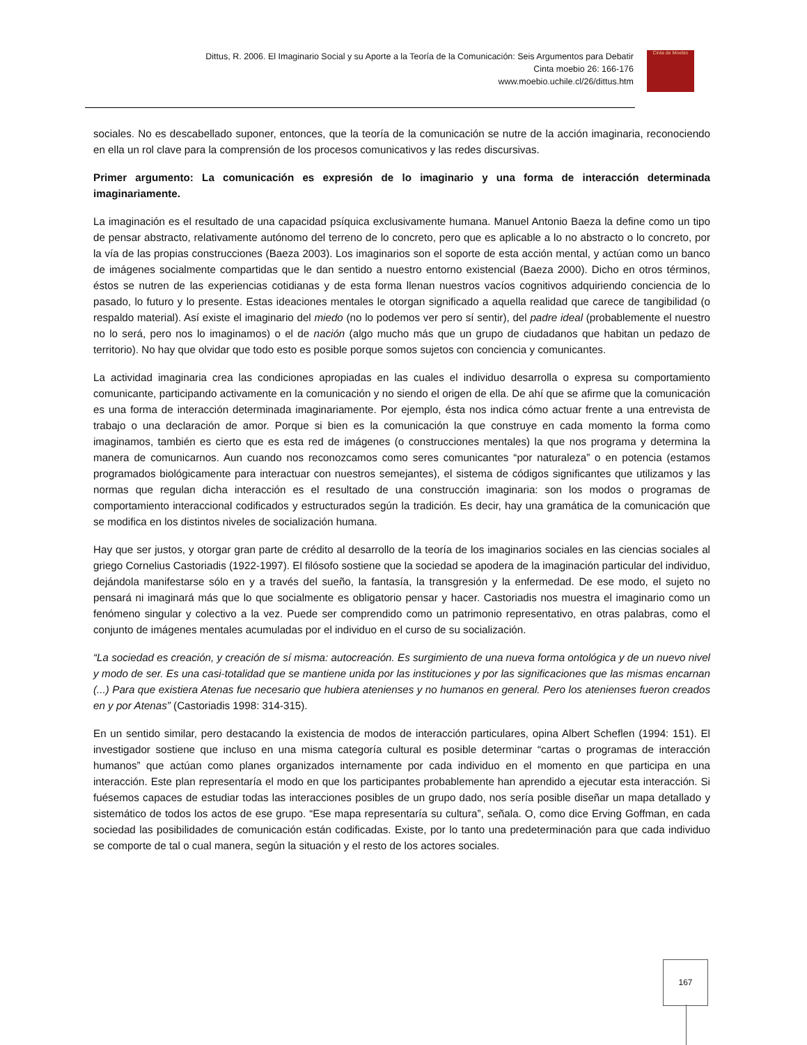Dittus, R. 2006. El Imaginario Social y su Aporte a la Teoría de la Comunicación: Seis Argumentos para Debatir
Cinta moebio 26: 166-176
www.moebio.uchile.cl/26/dittus.htm
Cinta de Moebio
sociales. No es descabellado suponer, entonces, que la teoría de la comunicación se nutre de la acción imaginaria, reconociendo en ella un rol clave para la comprensión de los procesos comunicativos y las redes discursivas.
Primer argumento: La comunicación es expresión de lo imaginario y una forma de interacción determinada imaginariamente.
La imaginación es el resultado de una capacidad psíquica exclusivamente humana. Manuel Antonio Baeza la define como un tipo de pensar abstracto, relativamente autónomo del terreno de lo concreto, pero que es aplicable a lo no abstracto o lo concreto, por la vía de las propias construcciones (Baeza 2003). Los imaginarios son el soporte de esta acción mental, y actúan como un banco de imágenes socialmente compartidas que le dan sentido a nuestro entorno existencial (Baeza 2000). Dicho en otros términos, éstos se nutren de las experiencias cotidianas y de esta forma llenan nuestros vacíos cognitivos adquiriendo conciencia de lo pasado, lo futuro y lo presente. Estas ideaciones mentales le otorgan significado a aquella realidad que carece de tangibilidad (o respaldo material). Así existe el imaginario del miedo (no lo podemos ver pero sí sentir), del padre ideal (probablemente el nuestro no lo será, pero nos lo imaginamos) o el de nación (algo mucho más que un grupo de ciudadanos que habitan un pedazo de territorio). No hay que olvidar que todo esto es posible porque somos sujetos con conciencia y comunicantes.
La actividad imaginaria crea las condiciones apropiadas en las cuales el individuo desarrolla o expresa su comportamiento comunicante, participando activamente en la comunicación y no siendo el origen de ella. De ahí que se afirme que la comunicación es una forma de interacción determinada imaginariamente. Por ejemplo, ésta nos indica cómo actuar frente a una entrevista de trabajo o una declaración de amor. Porque si bien es la comunicación la que construye en cada momento la forma como imaginamos, también es cierto que es esta red de imágenes (o construcciones mentales) la que nos programa y determina la manera de comunicarnos. Aun cuando nos reconozcamos como seres comunicantes “por naturaleza” o en potencia (estamos programados biológicamente para interactuar con nuestros semejantes), el sistema de códigos significantes que utilizamos y las normas que regulan dicha interacción es el resultado de una construcción imaginaria: son los modos o programas de comportamiento interaccional codificados y estructurados según la tradición. Es decir, hay una gramática de la comunicación que se modifica en los distintos niveles de socialización humana.
Hay que ser justos, y otorgar gran parte de crédito al desarrollo de la teoría de los imaginarios sociales en las ciencias sociales al griego Cornelius Castoriadis (1922-1997). El filósofo sostiene que la sociedad se apodera de la imaginación particular del individuo, dejándola manifestarse sólo en y a través del sueño, la fantasía, la transgresión y la enfermedad. De ese modo, el sujeto no pensará ni imaginará más que lo que socialmente es obligatorio pensar y hacer. Castoriadis nos muestra el imaginario como un fenómeno singular y colectivo a la vez. Puede ser comprendido como un patrimonio representativo, en otras palabras, como el conjunto de imágenes mentales acumuladas por el individuo en el curso de su socialización.
“La sociedad es creación, y creación de sí misma: autocreación. Es surgimiento de una nueva forma ontológica y de un nuevo nivel y modo de ser. Es una casi-totalidad que se mantiene unida por las instituciones y por las significaciones que las mismas encarnan (...) Para que existiera Atenas fue necesario que hubiera atenienses y no humanos en general. Pero los atenienses fueron creados en y por Atenas” (Castoriadis 1998: 314-315).
En un sentido similar, pero destacando la existencia de modos de interacción particulares, opina Albert Scheflen (1994: 151). El investigador sostiene que incluso en una misma categoría cultural es posible determinar “cartas o programas de interacción humanos” que actúan como planes organizados internamente por cada individuo en el momento en que participa en una interacción. Este plan representaría el modo en que los participantes probablemente han aprendido a ejecutar esta interacción. Si fuésemos capaces de estudiar todas las interacciones posibles de un grupo dado, nos sería posible diseñar un mapa detallado y sistemático de todos los actos de ese grupo. “Ese mapa representaría su cultura”, señala. O, como dice Erving Goffman, en cada sociedad las posibilidades de comunicación están codificadas. Existe, por lo tanto una predeterminación para que cada individuo se comporte de tal o cual manera, según la situación y el resto de los actores sociales.
167